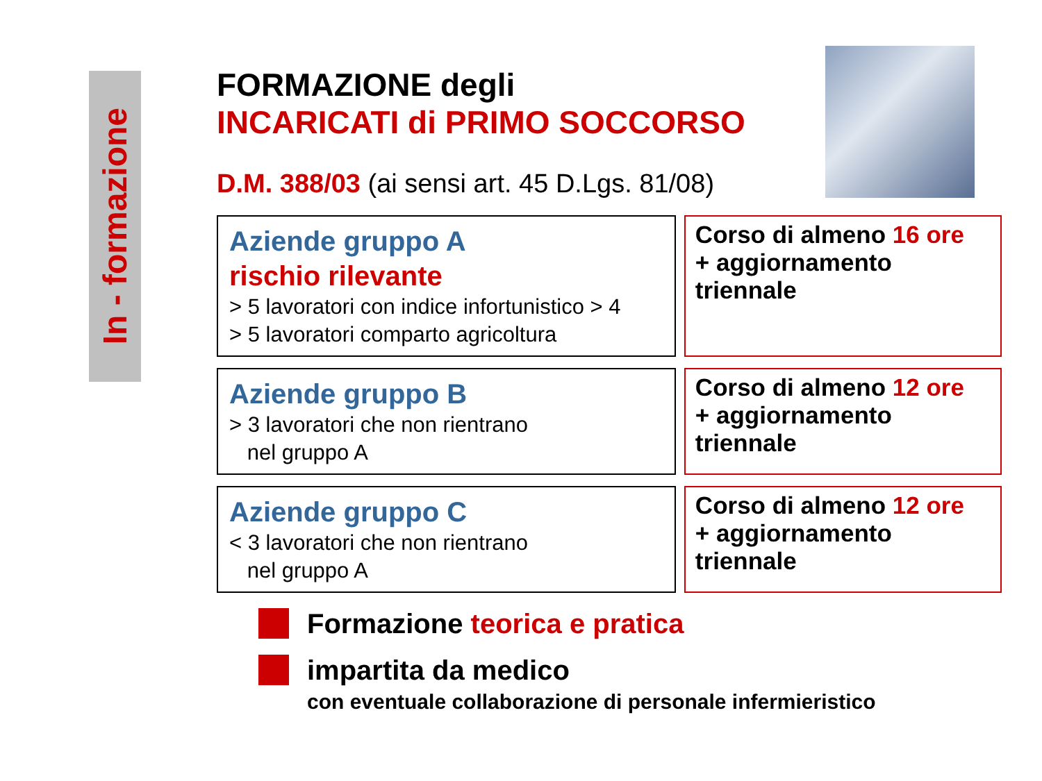In - formazione
FORMAZIONE degli
INCARICATI di PRIMO SOCCORSO
D.M. 388/03 (ai sensi art. 45 D.Lgs. 81/08)
Aziende gruppo A
rischio rilevante
> 5 lavoratori con indice infortunistico > 4
> 5 lavoratori comparto agricoltura
Corso di almeno 16 ore
+ aggiornamento triennale
Aziende gruppo B
> 3 lavoratori che non rientrano
nel gruppo A
Corso di almeno 12 ore
+ aggiornamento triennale
Aziende gruppo C
< 3 lavoratori che non rientrano
nel gruppo A
Corso di almeno 12 ore
+ aggiornamento triennale
Formazione teorica e pratica
impartita da medico
con eventuale collaborazione di personale infermieristico